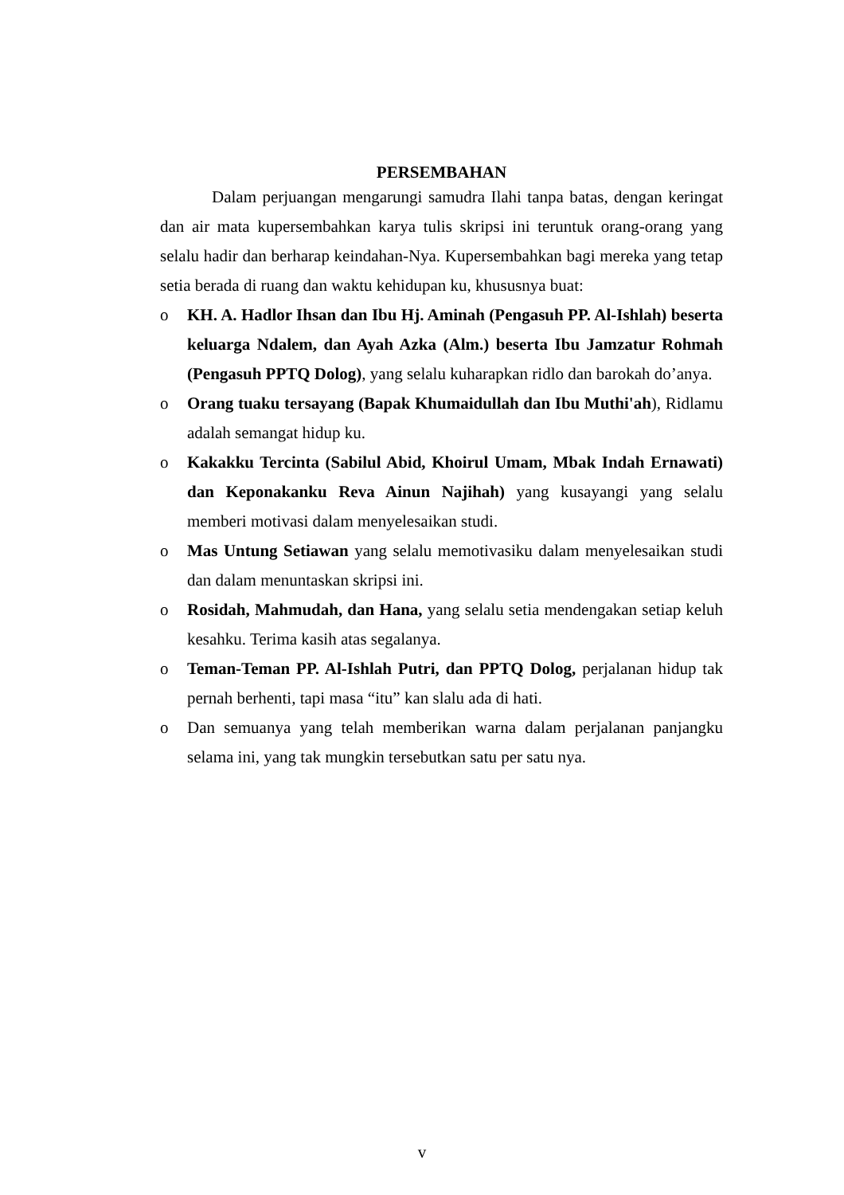PERSEMBAHAN
Dalam perjuangan mengarungi samudra Ilahi tanpa batas, dengan keringat dan air mata kupersembahkan karya tulis skripsi ini teruntuk orang-orang yang selalu hadir dan berharap keindahan-Nya. Kupersembahkan bagi mereka yang tetap setia berada di ruang dan waktu kehidupan ku, khususnya buat:
o KH. A. Hadlor Ihsan dan Ibu Hj. Aminah (Pengasuh PP. Al-Ishlah) beserta keluarga Ndalem, dan Ayah Azka (Alm.) beserta Ibu Jamzatur Rohmah (Pengasuh PPTQ Dolog), yang selalu kuharapkan ridlo dan barokah do’anya.
o Orang tuaku tersayang (Bapak Khumaidullah dan Ibu Muthi'ah), Ridlamu adalah semangat hidup ku.
o Kakakku Tercinta (Sabilul Abid, Khoirul Umam, Mbak Indah Ernawati) dan Keponakanku Reva Ainun Najihah) yang kusayangi yang selalu memberi motivasi dalam menyelesaikan studi.
o Mas Untung Setiawan yang selalu memotivasiku dalam menyelesaikan studi dan dalam menuntaskan skripsi ini.
o Rosidah, Mahmudah, dan Hana, yang selalu setia mendengakan setiap keluh kesahku. Terima kasih atas segalanya.
o Teman-Teman PP. Al-Ishlah Putri, dan PPTQ Dolog, perjalanan hidup tak pernah berhenti, tapi masa “itu” kan slalu ada di hati.
o Dan semuanya yang telah memberikan warna dalam perjalanan panjangku selama ini, yang tak mungkin tersebutkan satu per satu nya.
v